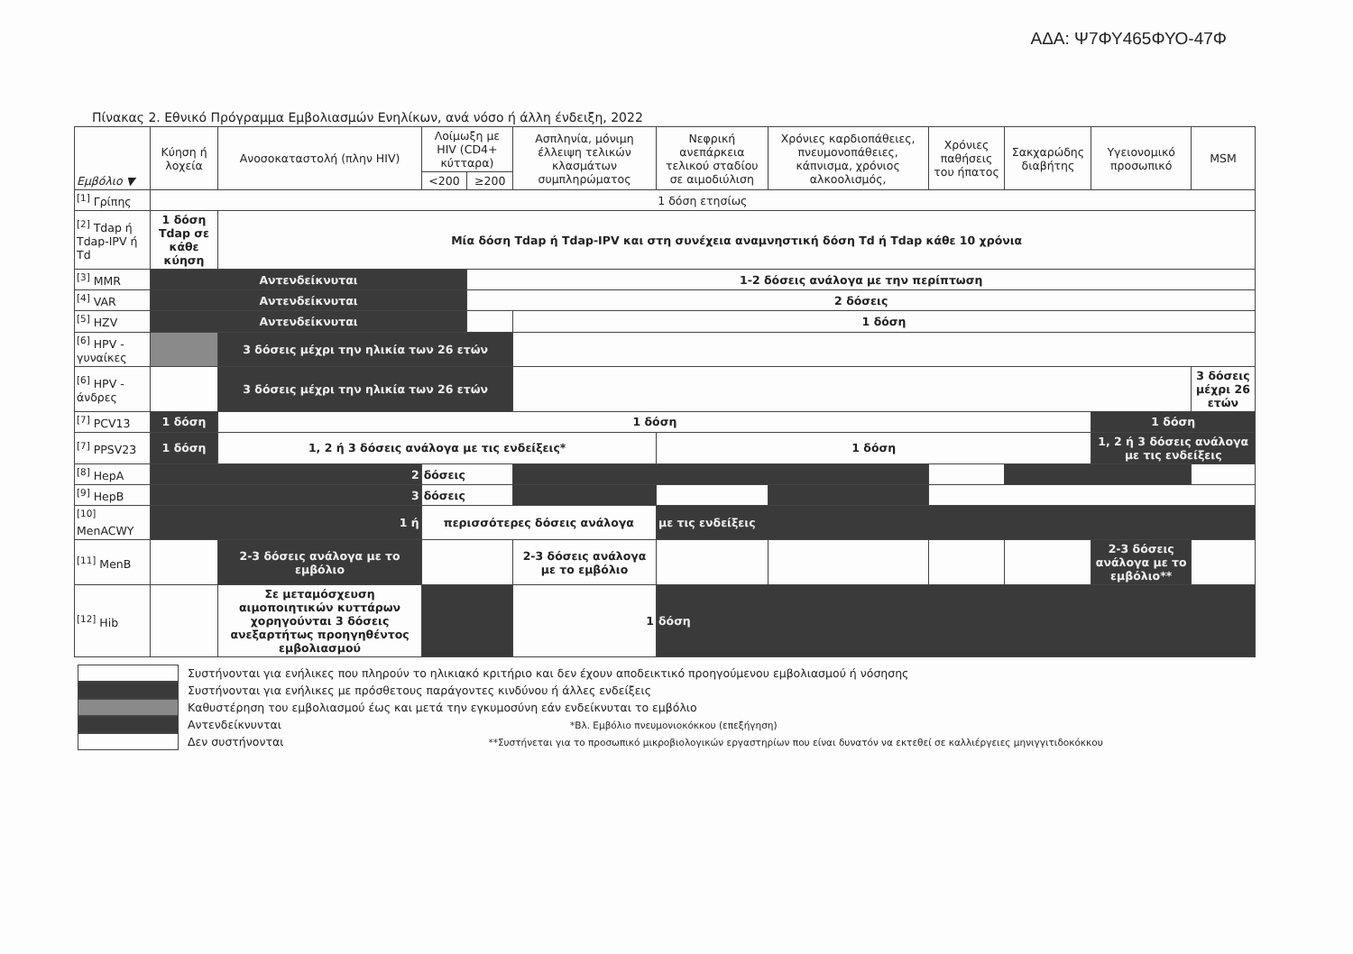ΑΔΑ: Ψ7ΦΥ465ΦΥΟ-47Φ
Πίνακας 2. Εθνικό Πρόγραμμα Εμβολιασμών Ενηλίκων, ανά νόσο ή άλλη ένδειξη, 2022
| Εμβόλιο ▼ | Κύηση ή λοχεία | Ανοσοκαταστολή (πλην HIV) | Λοίμωξη με HIV (CD4+ κύτταρα) | | Ασπληνία, μόνιμη έλλειψη τελικών κλασμάτων συμπληρώματος | Νεφρική ανεπάρκεια τελικού σταδίου σε αιμοδιύλιση | Χρόνιες καρδιοπάθειες, πνευμονοπάθειες, κάπνισμα, χρόνιος αλκοολισμός, | Χρόνιες παθήσεις του ήπατος | Σακχαρώδης διαβήτης | Υγειονομικό προσωπικό | MSM |
| --- | --- | --- | --- | --- | --- | --- | --- | --- | --- | --- | --- |
| | | | <200 | ≥200 | | | | | | | |
| <sup>[1]</sup> Γρίπης | 1 δόση ετησίως | | | | | | | | | | |
| <sup>[2]</sup> Tdap ή Tdap-IPV ή Td | 1 δόση Tdap σε κάθε κύηση | Μία δόση Tdap ή Tdap-IPV και στη συνέχεια αναμνηστική δόση Td ή Tdap κάθε 10 χρόνια | | | | | | | | | |
| <sup>[3]</sup> MMR | Αντενδείκνυται | | | 1-2 δόσεις ανάλογα με την περίπτωση | | | | | | | |
| <sup>[4]</sup> VAR | Αντενδείκνυται | | | 2 δόσεις | | | | | | | |
| <sup>[5]</sup> HZV | Αντενδείκνυται | | | | 1 δόση | | | | | | |
| <sup>[6]</sup> HPV - γυναίκες | | 3 δόσεις μέχρι την ηλικία των 26 ετών | | | | | | | | | |
| <sup>[6]</sup> HPV - άνδρες | | 3 δόσεις μέχρι την ηλικία των 26 ετών | | | | | | | | | 3 δόσεις μέχρι 26 ετών |
| <sup>[7]</sup> PCV13 | 1 δόση | 1 δόση | | | | | | | | 1 δόση | |
| <sup>[7]</sup> PPSV23 | 1 δόση | 1, 2 ή 3 δόσεις ανάλογα με τις ενδείξεις* | | | | 1 δόση | | | | 1, 2 ή 3 δόσεις ανάλογα με τις ενδείξεις | |
| <sup>[8]</sup> HepA | 2 | | δόσεις | | | | | | | | |
| <sup>[9]</sup> HepB | 3 | | δόσεις | | | | | | | | |
| <sup>[10]</sup> MenACWY | 1 ή | | περισσότερες δόσεις ανάλογα | | | με τις ενδείξεις | | | | | |
| <sup>[11]</sup> MenB | | 2-3 δόσεις ανάλογα με το εμβόλιο | | | 2-3 δόσεις ανάλογα με το εμβόλιο | | | | | 2-3 δόσεις ανάλογα με το εμβόλιο** | |
| <sup>[12]</sup> Hib | | Σε μεταμόσχευση αιμοποιητικών κυττάρων χορηγούνται 3 δόσεις ανεξαρτήτως προηγηθέντος εμβολιασμού | | | 1 | δόση | | | | | |
Συστήνονται για ενήλικες που πληρούν το ηλικιακό κριτήριο και δεν έχουν αποδεικτικό προηγούμενου εμβολιασμού ή νόσησης
Συστήνονται για ενήλικες με πρόσθετους παράγοντες κινδύνου ή άλλες ενδείξεις
Καθυστέρηση του εμβολιασμού έως και μετά την εγκυμοσύνη εάν ενδείκνυται το εμβόλιο
Αντενδείκνυνται *Βλ. Εμβόλιο πνευμονιοκόκκου (επεξήγηση)
Δεν συστήνονται **Συστήνεται για το προσωπικό μικροβιολογικών εργαστηρίων που είναι δυνατόν να εκτεθεί σε καλλιέργειες μηνιγγιτιδοκόκκου